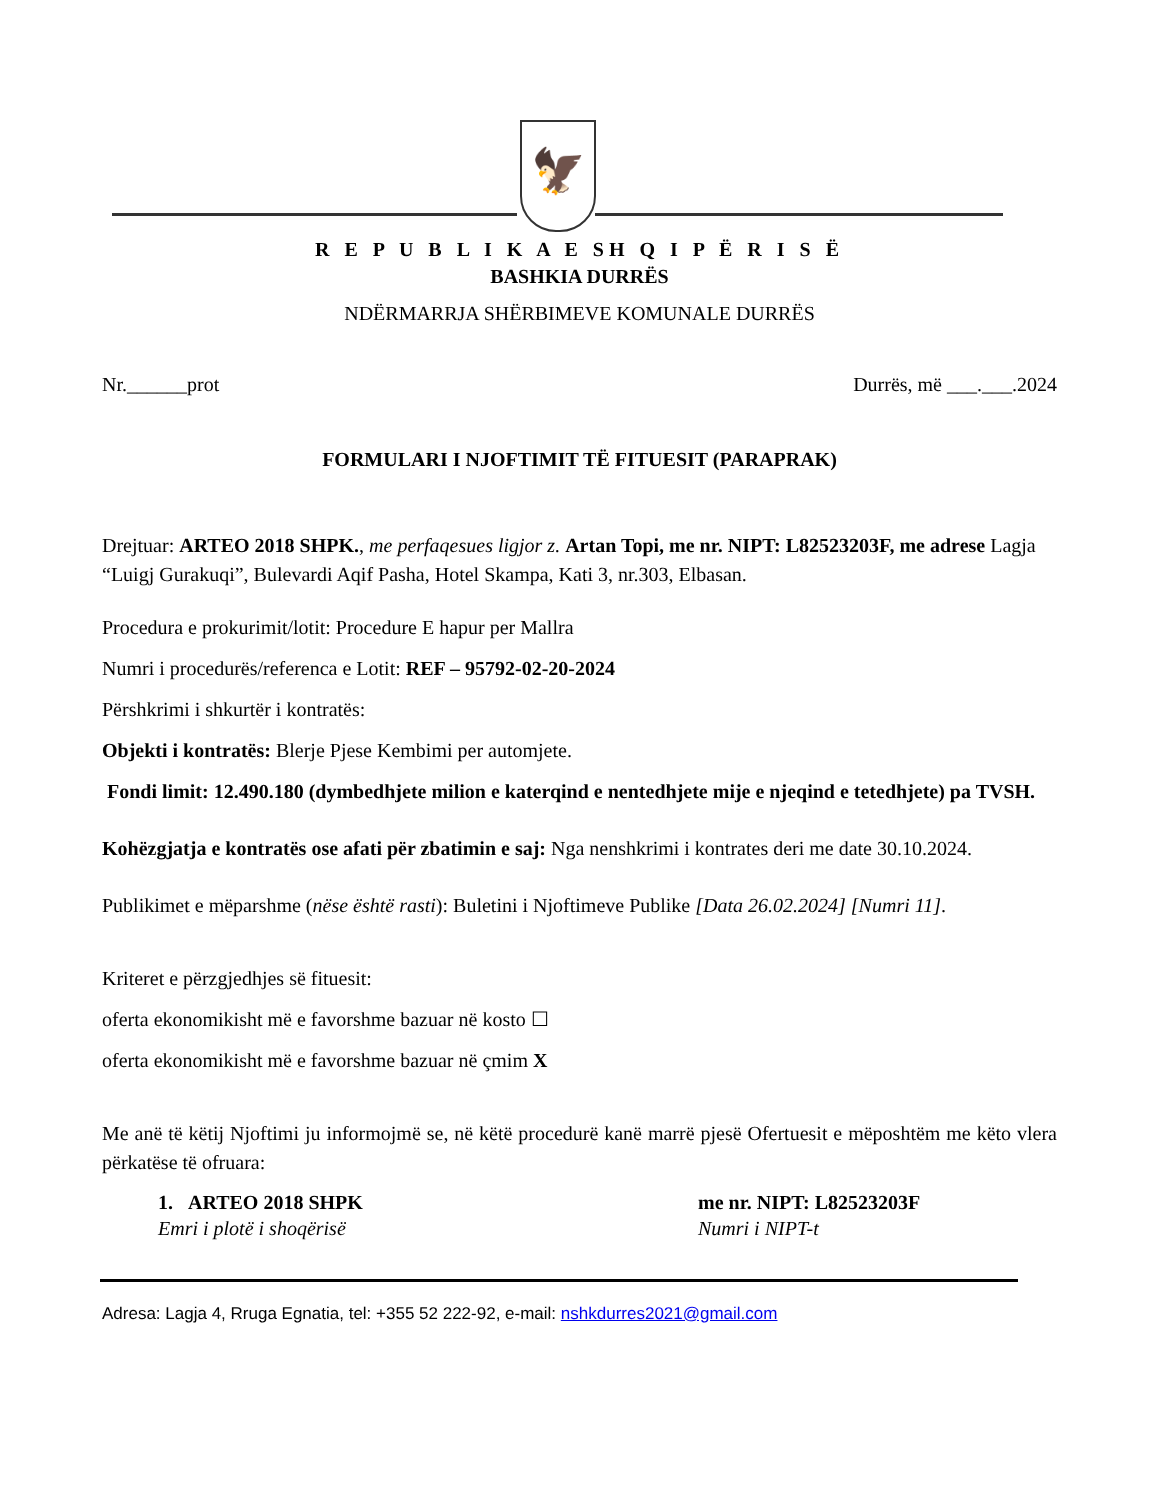🦅
R E P U B L I K A E SH Q I P Ë R I S Ë
BASHKIA DURRËS
NDËRMARRJA SHËRBIMEVE KOMUNALE DURRËS
Nr.______prot Durrës, më ___.___.2024
FORMULARI I NJOFTIMIT TË FITUESIT (PARAPRAK)
Drejtuar: ARTEO 2018 SHPK., me perfaqesues ligjor z. Artan Topi, me nr. NIPT: L82523203F, me adrese Lagja “Luigj Gurakuqi”, Bulevardi Aqif Pasha, Hotel Skampa, Kati 3, nr.303, Elbasan.
Procedura e prokurimit/lotit: Procedure E hapur per Mallra
Numri i procedurës/referenca e Lotit: REF – 95792-02-20-2024
Përshkrimi i shkurtër i kontratës:
Objekti i kontratës: Blerje Pjese Kembimi per automjete.
Fondi limit: 12.490.180 (dymbedhjete milion e katerqind e nentedhjete mije e njeqind e tetedhjete) pa TVSH.
Kohëzgjatja e kontratës ose afati për zbatimin e saj: Nga nenshkrimi i kontrates deri me date 30.10.2024.
Publikimet e mëparshme (nëse është rasti): Buletini i Njoftimeve Publike [Data 26.02.2024] [Numri 11].
Kriteret e përzgjedhjes së fituesit:
oferta ekonomikisht më e favorshme bazuar në kosto ☐
oferta ekonomikisht më e favorshme bazuar në çmim X
Me anë të këtij Njoftimi ju informojmë se, në këtë procedurë kanë marrë pjesë Ofertuesit e mëposhtëm me këto vlera përkatëse të ofruara:
1. ARTEO 2018 SHPK
Emri i plotë i shoqërisë
me nr. NIPT: L82523203F
Numri i NIPT-t
Adresa: Lagja 4, Rruga Egnatia, tel: +355 52 222-92, e-mail: nshkdurres2021@gmail.com